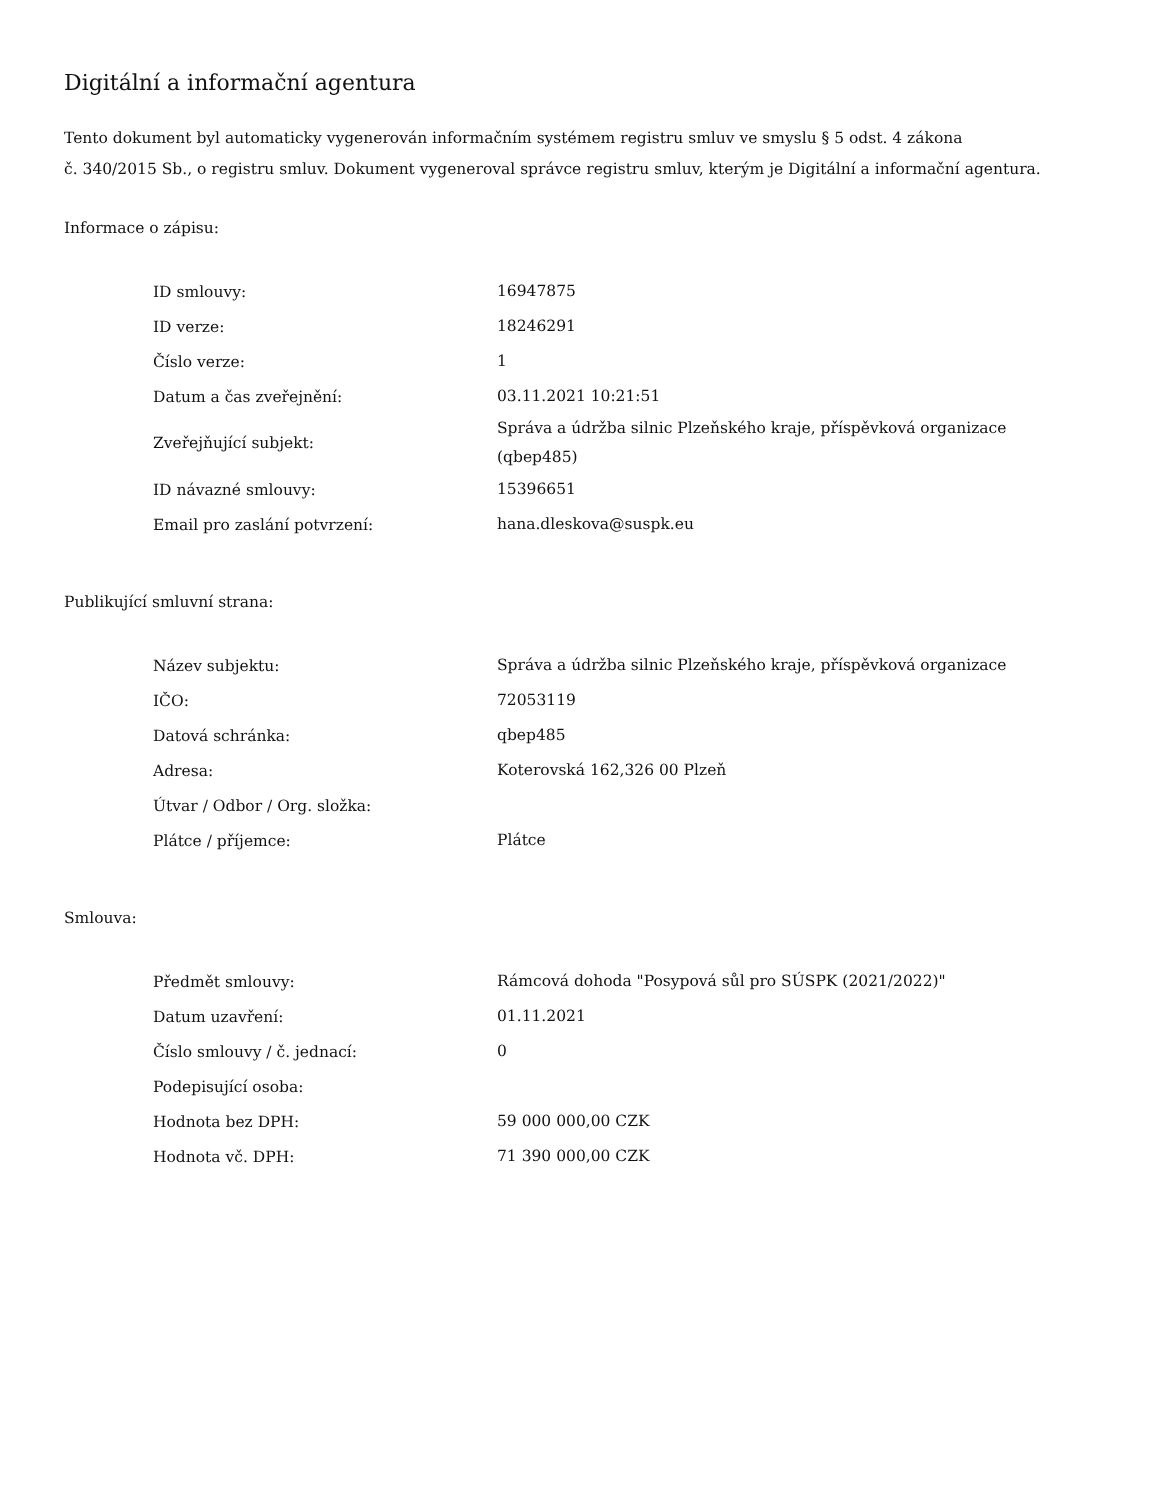Digitální a informační agentura
Tento dokument byl automaticky vygenerován informačním systémem registru smluv ve smyslu § 5 odst. 4 zákona
č. 340/2015 Sb., o registru smluv. Dokument vygeneroval správce registru smluv, kterým je Digitální a informační agentura.
Informace o zápisu:
| ID smlouvy: | 16947875 |
| ID verze: | 18246291 |
| Číslo verze: | 1 |
| Datum a čas zveřejnění: | 03.11.2021 10:21:51 |
| Zveřejňující subjekt: | Správa a údržba silnic Plzeňského kraje, příspěvková organizace (qbep485) |
| ID návazné smlouvy: | 15396651 |
| Email pro zaslání potvrzení: | hana.dleskova@suspk.eu |
Publikující smluvní strana:
| Název subjektu: | Správa a údržba silnic Plzeňského kraje, příspěvková organizace |
| IČO: | 72053119 |
| Datová schránka: | qbep485 |
| Adresa: | Koterovská 162,326 00 Plzeň |
| Útvar / Odbor / Org. složka: | |
| Plátce / příjemce: | Plátce |
Smlouva:
| Předmět smlouvy: | Rámcová dohoda "Posypová sůl pro SÚSPK (2021/2022)" |
| Datum uzavření: | 01.11.2021 |
| Číslo smlouvy / č. jednací: | 0 |
| Podepisující osoba: | |
| Hodnota bez DPH: | 59 000 000,00 CZK |
| Hodnota vč. DPH: | 71 390 000,00 CZK |